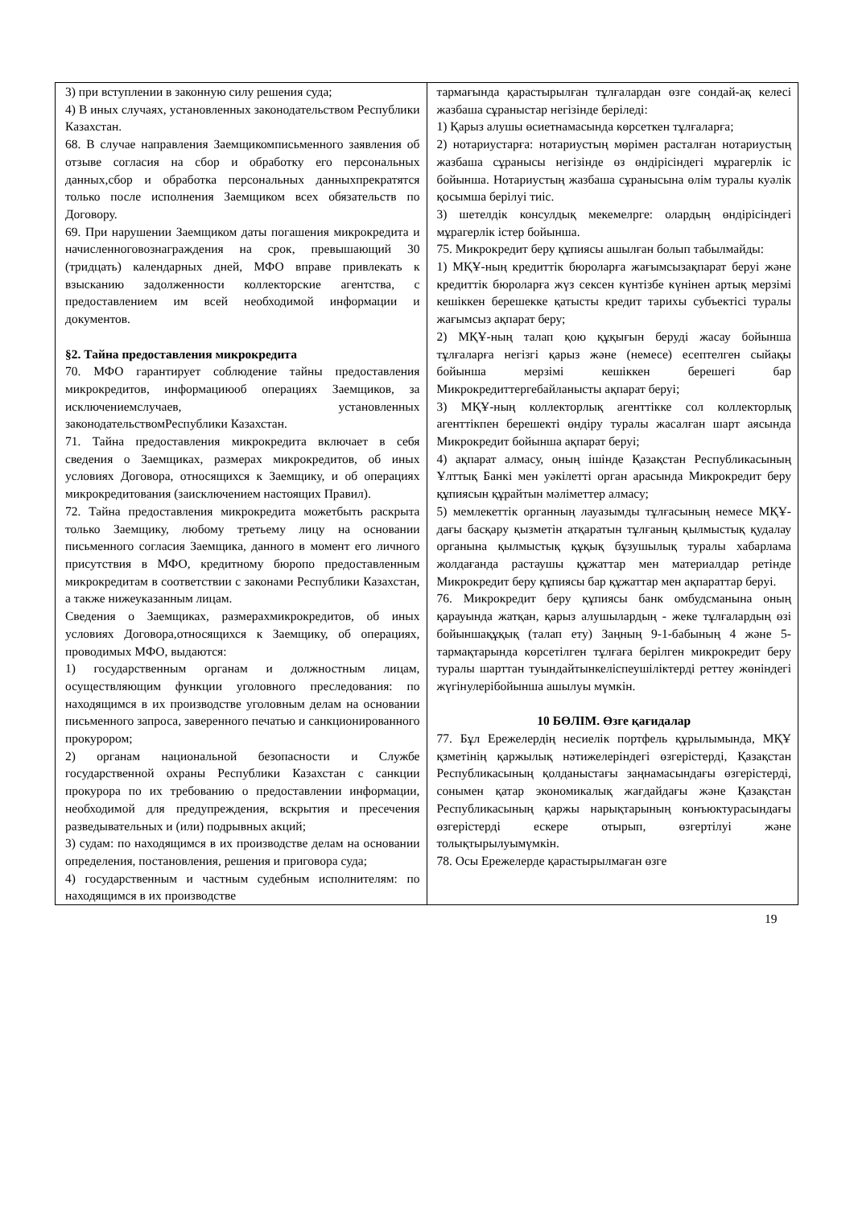| 3) при вступлении в законную силу решения суда; 4) В иных случаях, установленных законодательством Республики Казахстан. 68. В случае направления Заемщикомписьменного заявления об отзыве согласия на сбор и обработку его персональных данных,сбор и обработка персональных данныхпрекратятся только после исполнения Заемщиком всех обязательств по Договору. 69. При нарушении Заемщиком даты погашения микрокредита и начисленноговознаграждения на срок, превышающий 30 (тридцать) календарных дней, МФО вправе привлекать к взысканию задолженности коллекторские агентства, с предоставлением им всей необходимой информации и документов. §2. Тайна предоставления микрокредита 70. МФО гарантирует соблюдение тайны предоставления микрокредитов, информациюоб операциях Заемщиков, за исключениемслучаев, установленных законодательствомРеспублики Казахстан. 71. Тайна предоставления микрокредита включает в себя сведения о Заемщиках, размерах микрокредитов, об иных условиях Договора, относящихся к Заемщику, и об операциях микрокредитования (заисключением настоящих Правил). 72. Тайна предоставления микрокредита можетбыть раскрыта только Заемщику, любому третьему лицу на основании письменного согласия Заемщика, данного в момент его личного присутствия в МФО, кредитному бюропо предоставленным микрокредитам в соответствии с законами Республики Казахстан, а также нижеуказанным лицам. Сведения о Заемщиках, размерахмикрокредитов, об иных условиях Договора,относящихся к Заемщику, об операциях, проводимых МФО, выдаются: 1) государственным органам и должностным лицам, осуществляющим функции уголовного преследования: по находящимся в их производстве уголовным делам на основании письменного запроса, заверенного печатью и санкционированного прокурором; 2) органам национальной безопасности и Службе государственной охраны Республики Казахстан с санкции прокурора по их требованию о предоставлении информации, необходимой для предупреждения, вскрытия и пресечения разведывательных и (или) подрывных акций; 3) судам: по находящимся в их производстве делам на основании определения, постановления, решения и приговора суда; 4) государственным и частным судебным исполнителям: по находящимся в их производстве | тармағында қарастырылған тұлғалардан өзге сондай-ақ келесі жазбаша сұраныстар негізінде беріледі: 1) Қарыз алушы өсиетнамасында көрсеткен тұлғаларға; 2) нотариустарға: нотариустың мөрімен расталған нотариустың жазбаша сұранысы негізінде өз өндірісіндегі мұрагерлік іс бойынша. Нотариустың жазбаша сұранысына өлім туралы куәлік қосымша берілуі тиіс. 3) шетелдік консулдық мекемелрге: олардың өндірісіндегі мұрагерлік істер бойынша. 75. Микрокредит беру құпиясы ашылған болып табылмайды: 1) МҚҰ-ның кредиттік бюроларға жағымсызақпарат беруі және кредиттік бюроларға жүз сексен күнтізбе күнінен артық мерзімі кешіккен берешекке қатысты кредит тарихы субъектісі туралы жағымсыз ақпарат беру; 2) МҚҰ-ның талап қою құқығын беруді жасау бойынша тұлғаларға негізгі қарыз және (немесе) есептелген сыйақы бойынша мерзімі кешіккен берешегі бар Микрокредиттергебайланысты ақпарат беруі; 3) МҚҰ-ның коллекторлық агенттікке сол коллекторлық агенттікпен берешекті өндіру туралы жасалған шарт аясында Микрокредит бойынша ақпарат беруі; 4) ақпарат алмасу, оның ішінде Қазақстан Республикасының Ұлттық Банкі мен уәкілетті орган арасында Микрокредит беру құпиясын құрайтын мәліметтер алмасу; 5) мемлекеттік органның лауазымды тұлғасының немесе МҚҰ-дағы басқару қызметін атқаратын тұлғаның қылмыстық қудалау органына қылмыстық құқық бұзушылық туралы хабарлама жолдағанда растаушы құжаттар мен материалдар ретінде Микрокредит беру құпиясы бар құжаттар мен ақпараттар беруі. 76. Микрокредит беру құпиясы банк омбудсманына оның қарауында жатқан, қарыз алушылардың - жеке тұлғалардың өзі бойыншақұқық (талап ету) Заңның 9-1-бабының 4 және 5-тармақтарында көрсетілген тұлғаға берілген микрокредит беру туралы шарттан туындайтынкеліспеушіліктерді реттеу жөніндегі жүгінулерібойынша ашылуы мүмкін. 10 БӨЛІМ. Өзге қағидалар 77. Бұл Ережелердің несиелік портфель құрылымында, МҚҰ қзметінің қаржылық нәтижелеріндегі өзгерістерді, Қазақстан Республикасының қолданыстағы заңнамасындағы өзгерістерді, сонымен қатар экономикалық жағдайдағы және Қазақстан Республикасының қаржы нарықтарының конъюктурасындағы өзгерістерді ескере отырып, өзгертілуі және толықтырылуымүмкін. 78. Осы Ережелерде қарастырылмаған өзге |
19